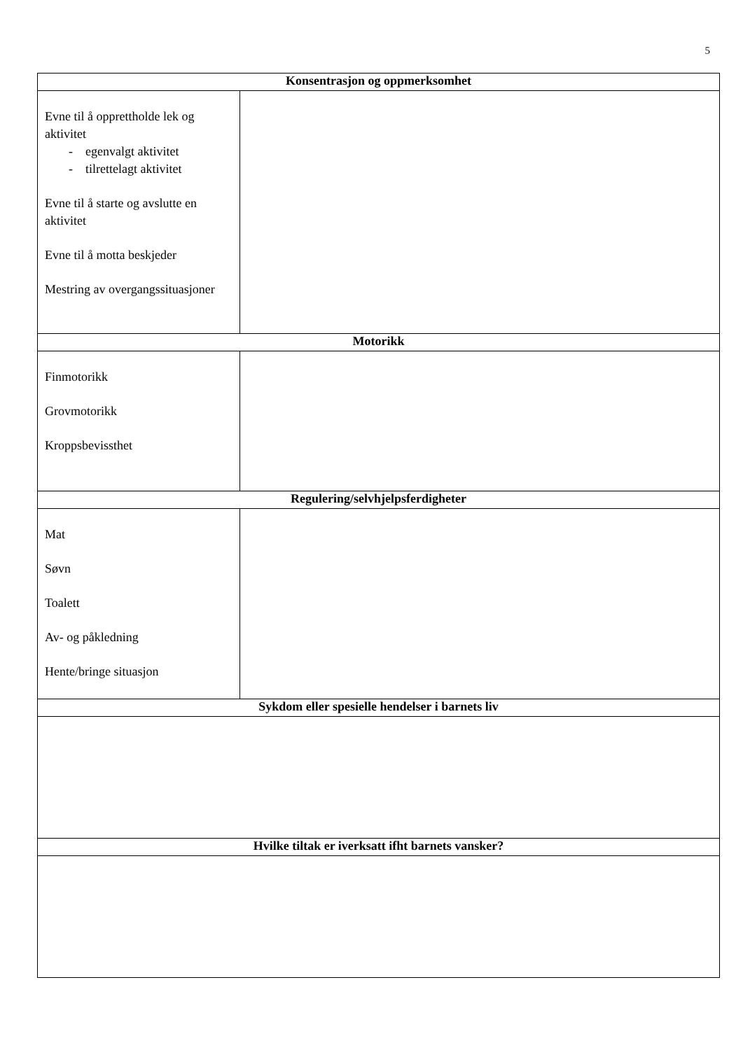5
| Konsentrasjon og oppmerksomhet | |
| --- | --- |
| Evne til å opprettholde lek og aktivitet - egenvalgt aktivitet - tilrettelagt aktivitet Evne til å starte og avslutte en aktivitet Evne til å motta beskjeder Mestring av overgangssituasjoner | |
| Motorikk | |
| Finmotorikk Grovmotorikk Kroppsbevissthet | |
| Regulering/selvhjelpsferdigheter | |
| Mat Søvn Toalett Av- og påkledning Hente/bringe situasjon | |
| Sykdom eller spesielle hendelser i barnets liv | |
| Hvilke tiltak er iverksatt ifht barnets vansker? | |